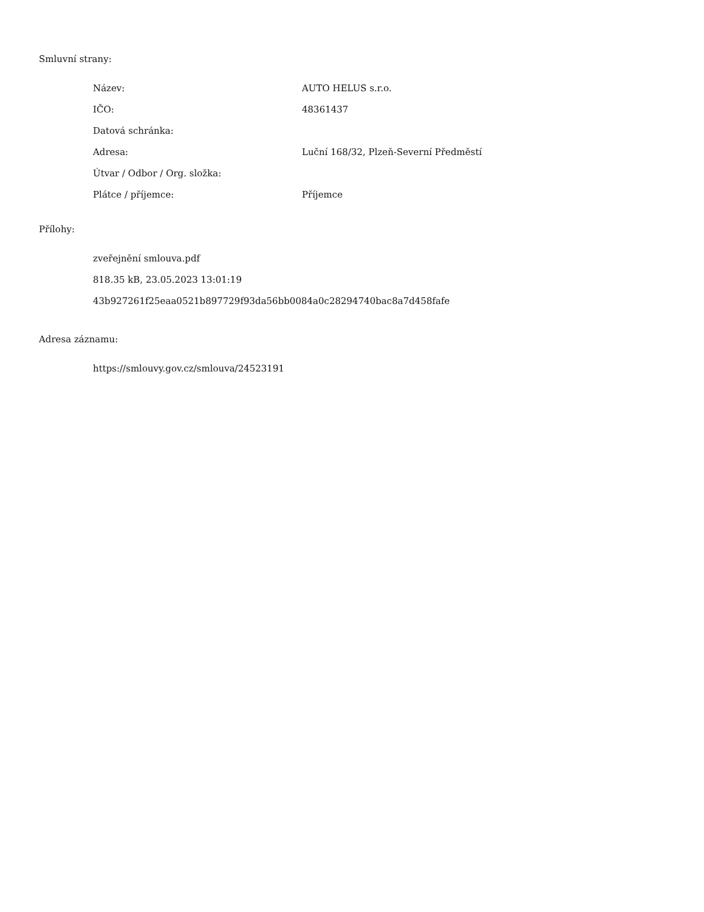Smluvní strany:
| Název: | AUTO HELUS s.r.o. |
| IČO: | 48361437 |
| Datová schránka: | |
| Adresa: | Luční 168/32, Plzeň-Severní Předměstí |
| Útvar / Odbor / Org. složka: | |
| Plátce / příjemce: | Příjemce |
Přílohy:
zveřejnění smlouva.pdf
818.35 kB, 23.05.2023 13:01:19
43b927261f25eaa0521b897729f93da56bb0084a0c28294740bac8a7d458fafe
Adresa záznamu:
https://smlouvy.gov.cz/smlouva/24523191